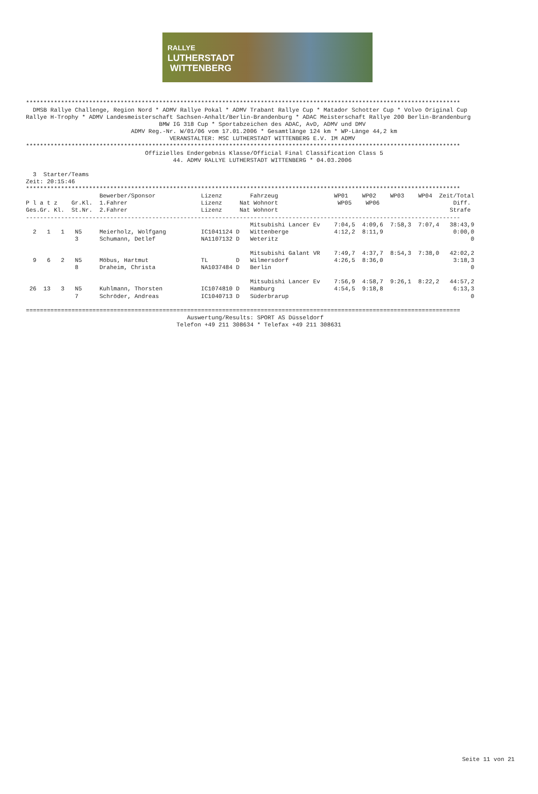RALLYE
LUTHERSTADT
WITTENBERG
****************************************************************************************************************************
  DMSB Rallye Challenge, Region Nord * ADMV Rallye Pokal * ADMV Trabant Rallye Cup * Matador Schotter Cup * Volvo Original Cup
Rallye H-Trophy * ADMV Landesmeisterschaft Sachsen-Anhalt/Berlin-Brandenburg * ADAC Meisterschaft Rallye 200 Berlin-Brandenburg
                                      BMW IG 318 Cup * Sportabzeichen des ADAC, AvD, ADMV und DMV
                              ADMV Reg.-Nr. W/01/06 vom 17.01.2006 * Gesamtlänge 124 km * WP-Länge 44,2 km
                                         VERANSTALTER: MSC LUTHERSTADT WITTENBERG E.V. IM ADMV
****************************************************************************************************************************
                                  Offizielles Endergebnis Klasse/Official Final Classification Class 5
                                          44. ADMV RALLYE LUTHERSTADT WITTENBERG * 04.03.2006

  3  Starter/Teams
Zeit: 20:15:46
****************************************************************************************************************************
                     Bewerber/Sponsor             Lizenz        Fahrzeug                WP01    WP02    WP03    WP04  Zeit/Total
P l a t z    Gr.Kl.  1.Fahrer                     Lizenz     Nat Wohnort                 WP05    WP06                     Diff.
Ges.Gr. Kl.  St.Nr.  2.Fahrer                     Lizenz     Nat Wohnort                                                 Strafe
----------------------------------------------------------------------------------------------------------------------------
                                                                Mitsubishi Lancer Ev    7:04,5  4:09,6  7:58,3  7:07,4   38:43,9
  2   1   1   N5     Meierholz, Wolfgang          IC1041124 D   Wittenberge             4:12,2  8:11,9                    0:00,0
              3      Schumann, Detlef             NA1107132 D   Weteritz                                                       0

                                                                Mitsubishi Galant VR    7:49,7  4:37,7  8:54,3  7:38,0   42:02,2
  9   6   2   N5     Möbus, Hartmut               TL        D   Wilmersdorf             4:26,5  8:36,0                    3:18,3
              8      Draheim, Christa             NA1037484 D   Berlin                                                         0

                                                                Mitsubishi Lancer Ev    7:56,9  4:58,7  9:26,1  8:22,2   44:57,2
 26  13   3   N5     Kuhlmann, Thorsten           IC1074810 D   Hamburg                 4:54,5  9:18,8                    6:13,3
              7      Schröder, Andreas            IC1040713 D   Süderbrarup                                                    0

============================================================================================================================
                                              Auswertung/Results: SPORT AS Düsseldorf
                                           Telefon +49 211 308634 * Telefax +49 211 308631
Seite 11 von 21